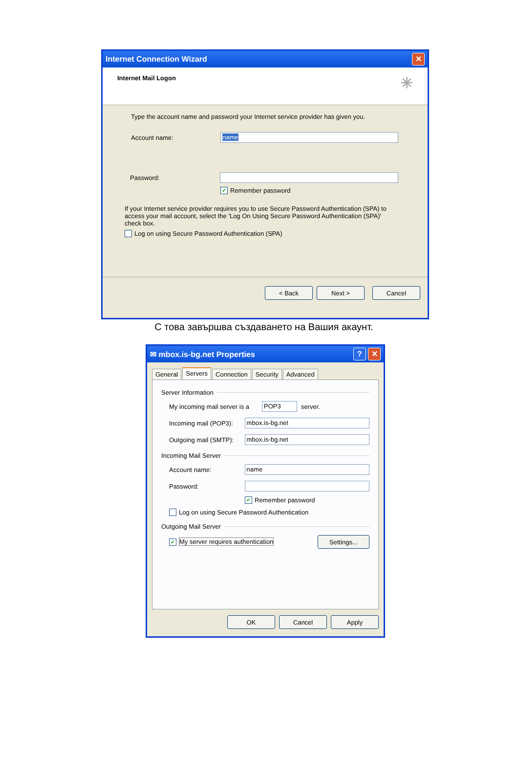Internet Connection Wizard ✕
Internet Mail Logon ✳
Type the account name and password your Internet service provider has given you.
Account name:
name
Password:
✔ Remember password
If your Internet service provider requires you to use Secure Password Authentication (SPA) to access your mail account, select the 'Log On Using Secure Password Authentication (SPA)' check box.
Log on using Secure Password Authentication (SPA)
< Back Next > Cancel
С това завършва създаването на Вашия акаунт.
✉ mbox.is-bg.net Properties? ✕
General Servers Connection Security Advanced
Server Information
My incoming mail server is a
POP3
server.
Incoming mail (POP3):
mbox.is-bg.net
Outgoing mail (SMTP):
mbox.is-bg.net
Incoming Mail Server
Account name:
name
Password:
✔ Remember password
Log on using Secure Password Authentication
Outgoing Mail Server
✔ My server requires authentication Settings...
OK Cancel Apply